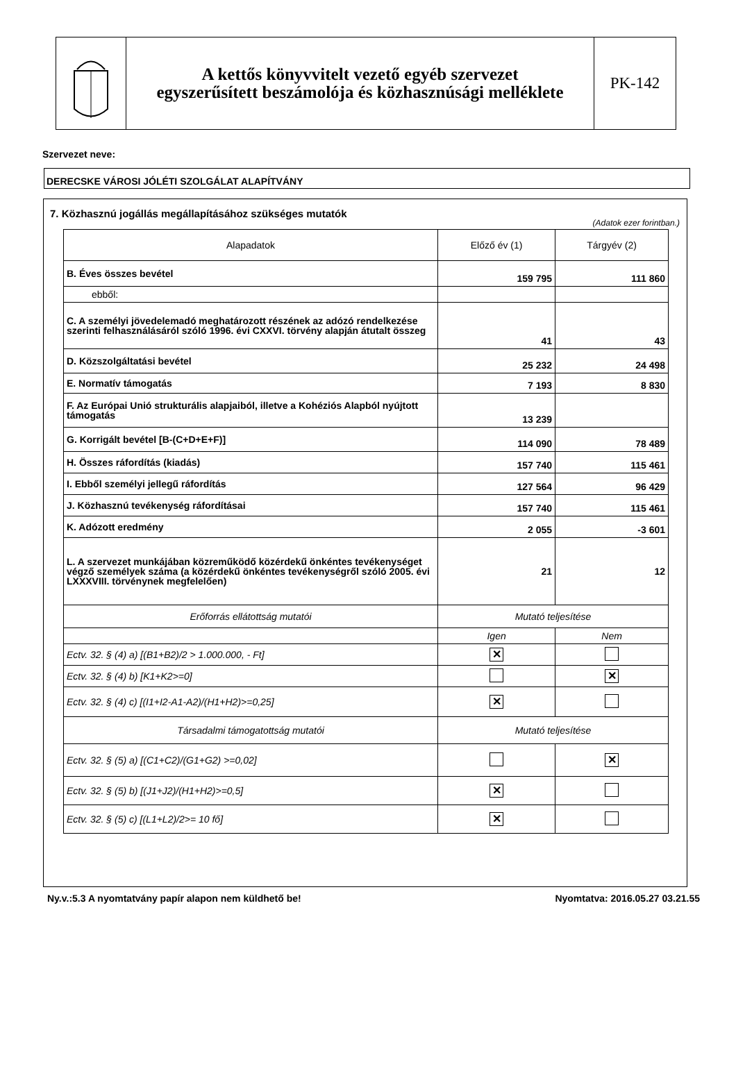A kettős könyvvitelt vezető egyéb szervezet
egyszerűsített beszámolója és közhasznúsági melléklete
PK-142
Szervezet neve:
DERECSKE VÁROSI JÓLÉTI SZOLGÁLAT ALAPÍTVÁNY
7. Közhasznú jogállás megállapításához szükséges mutatók
(Adatok ezer forintban.)
| Alapadatok | Előző év (1) | Tárgyév (2) |
| --- | --- | --- |
| B. Éves összes bevétel | 159 795 | 111 860 |
| ebből: | | |
| C. A személyi jövedelemadó meghatározott részének az adózó rendelkezése szerinti felhasználásáról szóló 1996. évi CXXVI. törvény alapján átutalt összeg | 41 | 43 |
| D. Közszolgáltatási bevétel | 25 232 | 24 498 |
| E. Normatív támogatás | 7 193 | 8 830 |
| F. Az Európai Unió strukturális alapjaiból, illetve a Kohéziós Alapból nyújtott támogatás | 13 239 | |
| G. Korrigált bevétel [B-(C+D+E+F)] | 114 090 | 78 489 |
| H. Összes ráfordítás (kiadás) | 157 740 | 115 461 |
| I. Ebből személyi jellegű ráfordítás | 127 564 | 96 429 |
| J. Közhasznú tevékenység ráfordításai | 157 740 | 115 461 |
| K. Adózott eredmény | 2 055 | -3 601 |
| L. A szervezet munkájában közreműködő közérdekű önkéntes tevékenységet végző személyek száma (a közérdekű önkéntes tevékenységről szóló 2005. évi LXXXVIII. törvénynek megfelelően) | 21 | 12 |
| Erőforrás ellátottság mutatói | Mutató teljesítése | |
| | Igen | Nem |
| Ectv. 32. § (4) a) [(B1+B2)/2 > 1.000.000, - Ft] | ✕ | |
| Ectv. 32. § (4) b) [K1+K2>=0] | | ✕ |
| Ectv. 32. § (4) c) [(I1+I2-A1-A2)/(H1+H2)>=0,25] | ✕ | |
| Társadalmi támogatottság mutatói | Mutató teljesítése | |
| Ectv. 32. § (5) a) [(C1+C2)/(G1+G2) >=0,02] | | ✕ |
| Ectv. 32. § (5) b) [(J1+J2)/(H1+H2)>=0,5] | ✕ | |
| Ectv. 32. § (5) c) [(L1+L2)/2>= 10 fő] | ✕ | |
Ny.v.:5.3 A nyomtatvány papír alapon nem küldhető be! Nyomtatva: 2016.05.27 03.21.55